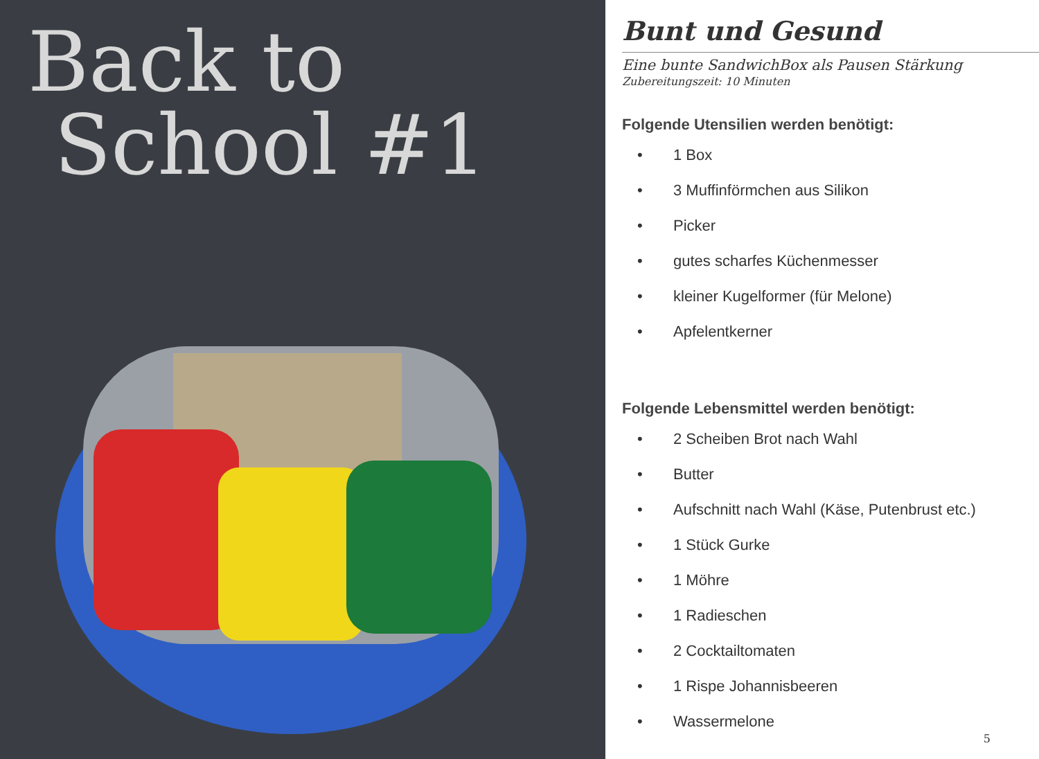Back to
School #1
Bunt und Gesund
Eine bunte SandwichBox als Pausen Stärkung
Zubereitungszeit: 10 Minuten
Folgende Utensilien werden benötigt:
• 1 Box
• 3 Muffinförmchen aus Silikon
• Picker
• gutes scharfes Küchenmesser
• kleiner Kugelformer (für Melone)
• Apfelentkerner
Folgende Lebensmittel werden benötigt:
• 2 Scheiben Brot nach Wahl
• Butter
• Aufschnitt nach Wahl (Käse, Putenbrust etc.)
• 1 Stück Gurke
• 1 Möhre
• 1 Radieschen
• 2 Cocktailtomaten
• 1 Rispe Johannisbeeren
• Wassermelone
5